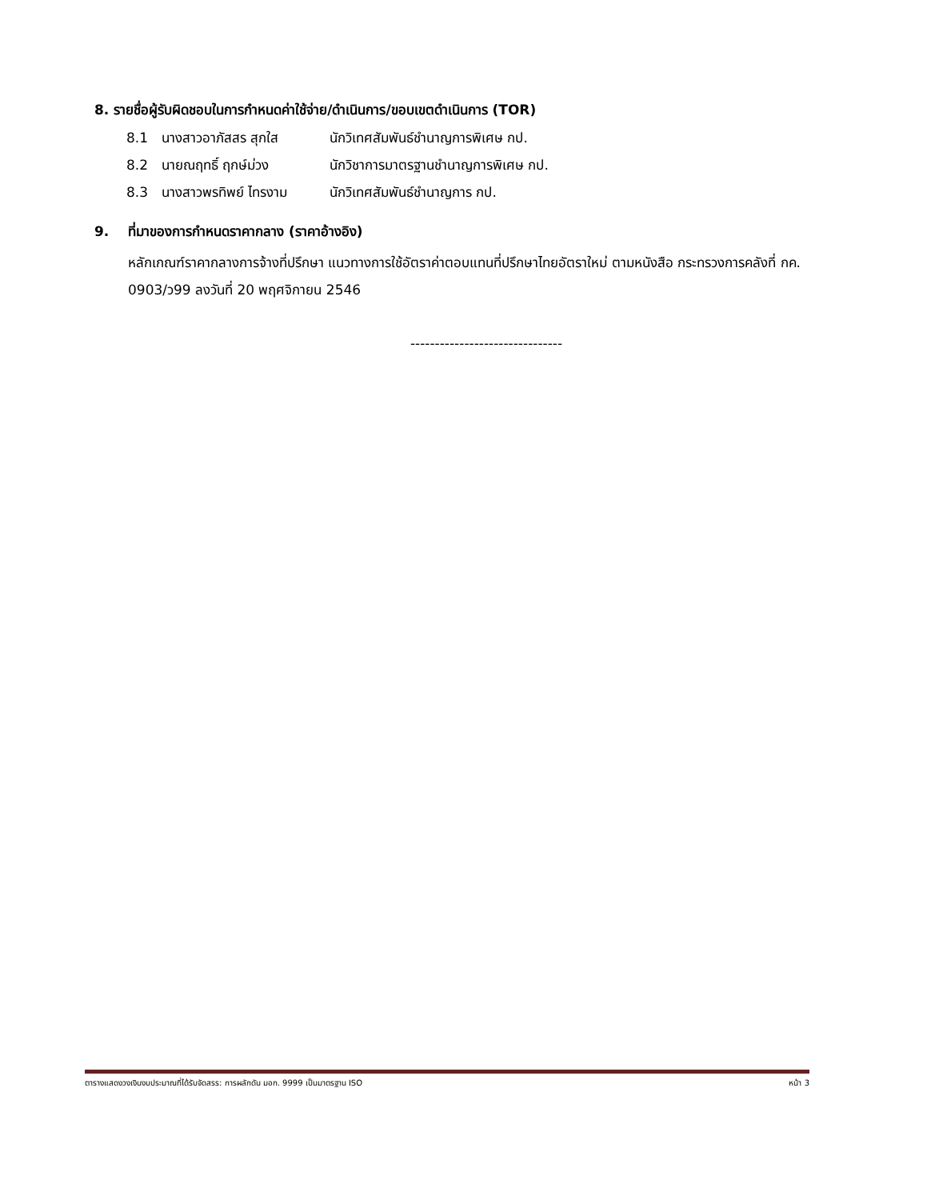8. รายชื่อผู้รับผิดชอบในการกำหนดค่าใช้จ่าย/ดำเนินการ/ขอบเขตดำเนินการ (TOR)
8.1 นางสาวอาภัสสร สุกใส นักวิเทศสัมพันธ์ชำนาญการพิเศษ กป.
8.2 นายณฤทธิ์ ฤกษ์ม่วง นักวิชาการมาตรฐานชำนาญการพิเศษ กป.
8.3 นางสาวพรทิพย์ ไทรงาม นักวิเทศสัมพันธ์ชำนาญการ กป.
9. ที่มาของการกำหนดราคากลาง (ราคาอ้างอิง)
หลักเกณฑ์ราคากลางการจ้างที่ปรึกษา แนวทางการใช้อัตราค่าตอบแทนที่ปรึกษาไทยอัตราใหม่ ตามหนังสือ กระทรวงการคลังที่ กค. 0903/ว99 ลงวันที่ 20 พฤศจิกายน 2546
-------------------------------
ตารางแสดงวงเงินงบประมาณที่ได้รับจัดสรร: การผลักดัน มอก. 9999 เป็นมาตรฐาน ISO หน้า 3